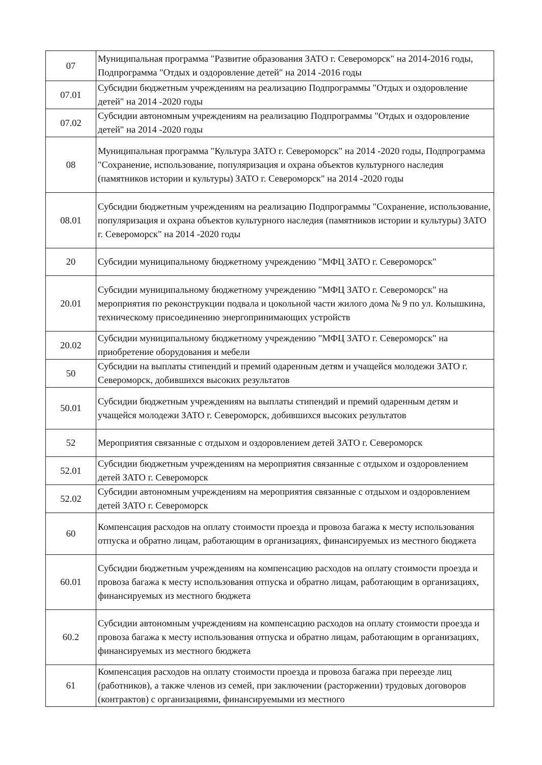| 07 | Муниципальная программа "Развитие образования ЗАТО г. Североморск" на 2014-2016 годы, Подпрограмма "Отдых и оздоровление детей" на 2014 -2016 годы |
| 07.01 | Субсидии бюджетным учреждениям на реализацию Подпрограммы "Отдых и оздоровление детей" на 2014 -2020 годы |
| 07.02 | Субсидии автономным учреждениям на реализацию Подпрограммы "Отдых и оздоровление детей" на 2014 -2020 годы |
| 08 | Муниципальная программа "Культура ЗАТО г. Североморск" на 2014 -2020 годы, Подпрограмма "Сохранение, использование, популяризация и охрана объектов культурного наследия (памятников истории и культуры) ЗАТО г. Североморск" на 2014 -2020 годы |
| 08.01 | Субсидии бюджетным учреждениям на реализацию Подпрограммы "Сохранение, использование, популяризация и охрана объектов культурного наследия (памятников истории и культуры) ЗАТО г. Североморск" на 2014 -2020 годы |
| 20 | Субсидии муниципальному бюджетному учреждению "МФЦ ЗАТО г. Североморск" |
| 20.01 | Субсидии муниципальному бюджетному учреждению "МФЦ ЗАТО г. Североморск" на мероприятия по реконструкции подвала и цокольной части жилого дома № 9 по ул. Колышкина, техническому присоединению энергопринимающих устройств |
| 20.02 | Субсидии муниципальному бюджетному учреждению "МФЦ ЗАТО г. Североморск" на приобретение оборудования и мебели |
| 50 | Субсидии на выплаты стипендий и премий одаренным детям и учащейся молодежи ЗАТО г. Североморск, добившихся высоких результатов |
| 50.01 | Субсидии бюджетным учреждениям на выплаты стипендий и премий одаренным детям и учащейся молодежи ЗАТО г. Североморск, добившихся высоких результатов |
| 52 | Мероприятия связанные с отдыхом и оздоровлением детей ЗАТО г. Североморск |
| 52.01 | Субсидии бюджетным учреждениям на мероприятия связанные с отдыхом и оздоровлением детей ЗАТО г. Североморск |
| 52.02 | Субсидии автономным учреждениям на мероприятия связанные с отдыхом и оздоровлением детей ЗАТО г. Североморск |
| 60 | Компенсация расходов на оплату стоимости проезда и провоза багажа к месту использования отпуска и обратно лицам, работающим в организациях, финансируемых из местного бюджета |
| 60.01 | Субсидии бюджетным учреждениям на компенсацию расходов на оплату стоимости проезда и провоза багажа к месту использования отпуска и обратно лицам, работающим в организациях, финансируемых из местного бюджета |
| 60.2 | Субсидии автономным учреждениям на компенсацию расходов на оплату стоимости проезда и провоза багажа к месту использования отпуска и обратно лицам, работающим в организациях, финансируемых из местного бюджета |
| 61 | Компенсация расходов на оплату стоимости проезда и провоза багажа при переезде лиц (работников), а также членов из семей, при заключении (расторжении) трудовых договоров (контрактов) с организациями, финансируемыми из местного |